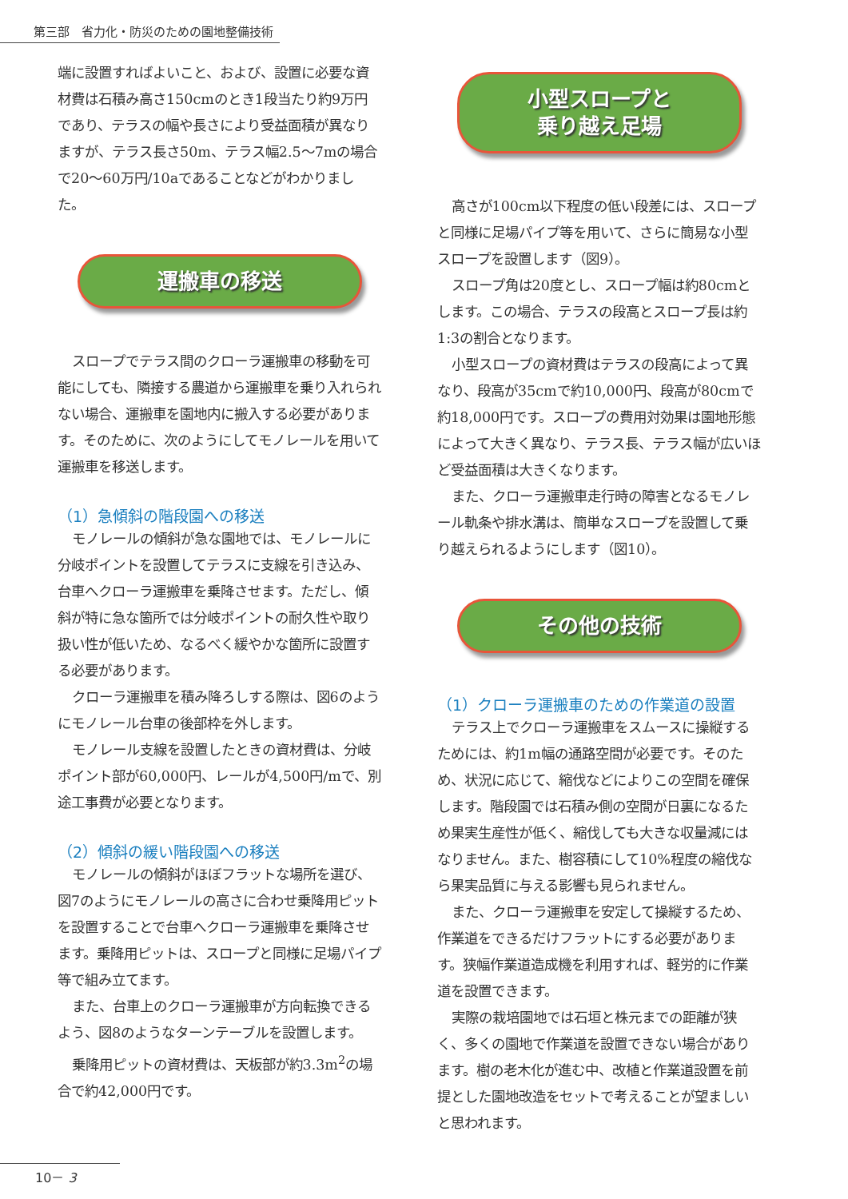第三部　省力化・防災のための園地整備技術
端に設置すればよいこと、および、設置に必要な資材費は石積み高さ150cmのとき1段当たり約9万円であり、テラスの幅や長さにより受益面積が異なりますが、テラス長さ50m、テラス幅2.5～7mの場合で20～60万円/10aであることなどがわかりました。
運搬車の移送
スロープでテラス間のクローラ運搬車の移動を可能にしても、隣接する農道から運搬車を乗り入れられない場合、運搬車を園地内に搬入する必要があります。そのために、次のようにしてモノレールを用いて運搬車を移送します。
（1）急傾斜の階段園への移送
モノレールの傾斜が急な園地では、モノレールに分岐ポイントを設置してテラスに支線を引き込み、台車へクローラ運搬車を乗降させます。ただし、傾斜が特に急な箇所では分岐ポイントの耐久性や取り扱い性が低いため、なるべく緩やかな箇所に設置する必要があります。
クローラ運搬車を積み降ろしする際は、図6のようにモノレール台車の後部枠を外します。
モノレール支線を設置したときの資材費は、分岐ポイント部が60,000円、レールが4,500円/mで、別途工事費が必要となります。
（2）傾斜の緩い階段園への移送
モノレールの傾斜がほぼフラットな場所を選び、図7のようにモノレールの高さに合わせ乗降用ピットを設置することで台車へクローラ運搬車を乗降させます。乗降用ピットは、スロープと同様に足場パイプ等で組み立てます。
また、台車上のクローラ運搬車が方向転換できるよう、図8のようなターンテーブルを設置します。
乗降用ピットの資材費は、天板部が約3.3m<sup>2</sup>の場合で約42,000円です。
小型スロープと
乗り越え足場
高さが100cm以下程度の低い段差には、スロープと同様に足場パイプ等を用いて、さらに簡易な小型スロープを設置します（図9）。
スロープ角は20度とし、スロープ幅は約80cmとします。この場合、テラスの段高とスロープ長は約1:3の割合となります。
小型スロープの資材費はテラスの段高によって異なり、段高が35cmで約10,000円、段高が80cmで約18,000円です。スロープの費用対効果は園地形態によって大きく異なり、テラス長、テラス幅が広いほど受益面積は大きくなります。
また、クローラ運搬車走行時の障害となるモノレール軌条や排水溝は、簡単なスロープを設置して乗り越えられるようにします（図10）。
その他の技術
（1）クローラ運搬車のための作業道の設置
テラス上でクローラ運搬車をスムースに操縦するためには、約1m幅の通路空間が必要です。そのため、状況に応じて、縮伐などによりこの空間を確保します。階段園では石積み側の空間が日裏になるため果実生産性が低く、縮伐しても大きな収量減にはなりません。また、樹容積にして10%程度の縮伐なら果実品質に与える影響も見られません。
また、クローラ運搬車を安定して操縦するため、作業道をできるだけフラットにする必要があります。狭幅作業道造成機を利用すれば、軽労的に作業道を設置できます。
実際の栽培園地では石垣と株元までの距離が狭く、多くの園地で作業道を設置できない場合があります。樹の老木化が進む中、改植と作業道設置を前提とした園地改造をセットで考えることが望ましいと思われます。
10－ 3